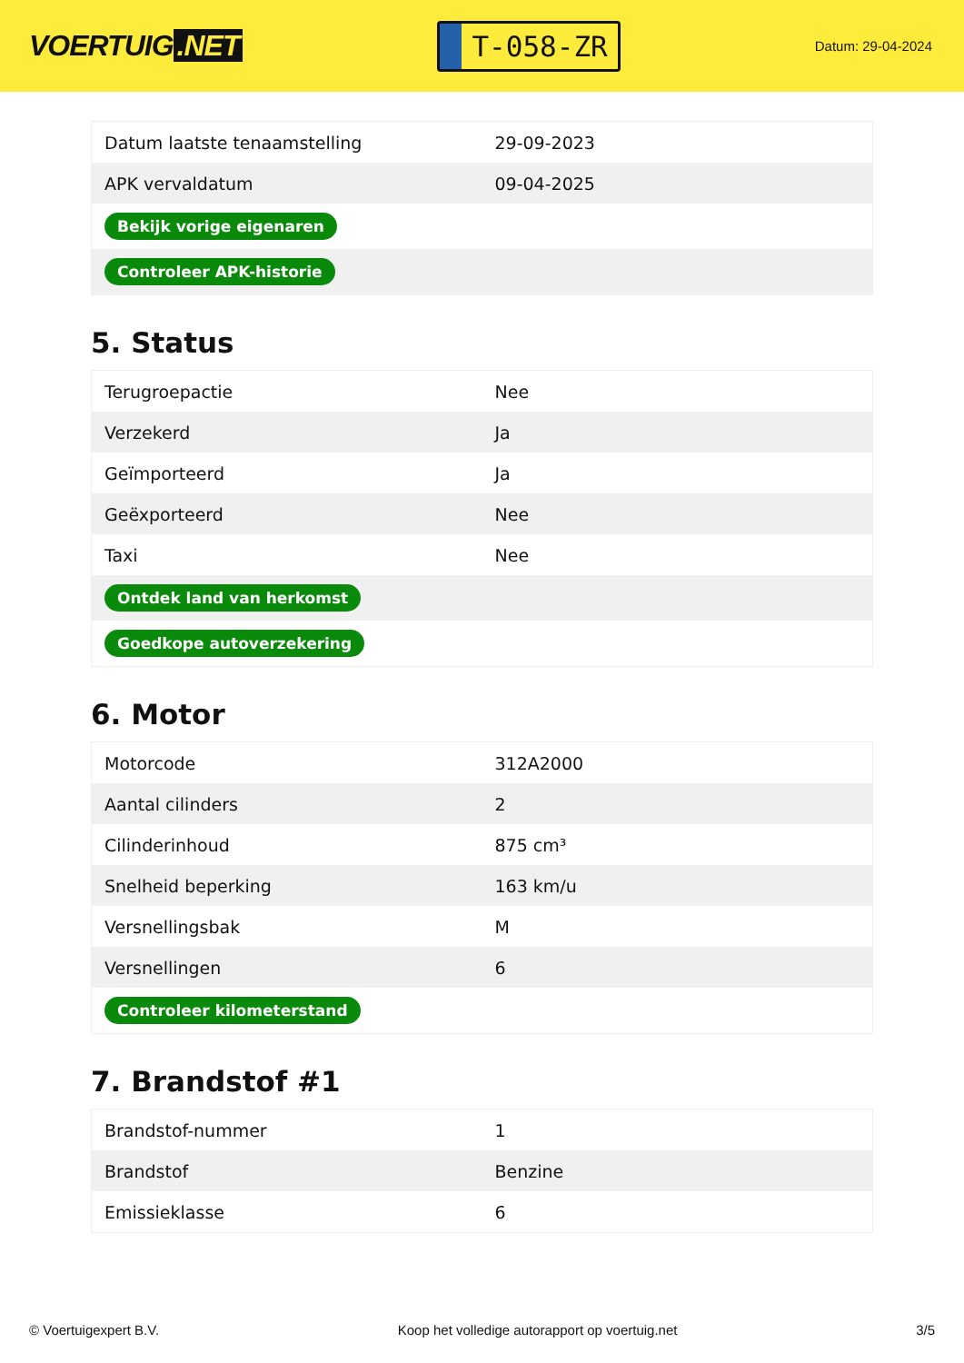VOERTUIG.NET
T-058-ZR
Datum: 29-04-2024
| Datum laatste tenaamstelling | 29-09-2023 |
| APK vervaldatum | 09-04-2025 |
| Bekijk vorige eigenaren | |
| Controleer APK-historie | |
5. Status
| Terugroepactie | Nee |
| Verzekerd | Ja |
| Geïmporteerd | Ja |
| Geëxporteerd | Nee |
| Taxi | Nee |
| Ontdek land van herkomst | |
| Goedkope autoverzekering | |
6. Motor
| Motorcode | 312A2000 |
| Aantal cilinders | 2 |
| Cilinderinhoud | 875 cm³ |
| Snelheid beperking | 163 km/u |
| Versnellingsbak | M |
| Versnellingen | 6 |
| Controleer kilometerstand | |
7. Brandstof #1
| Brandstof-nummer | 1 |
| Brandstof | Benzine |
| Emissieklasse | 6 |
© Voertuigexpert B.V. Koop het volledige autorapport op voertuig.net 3/5